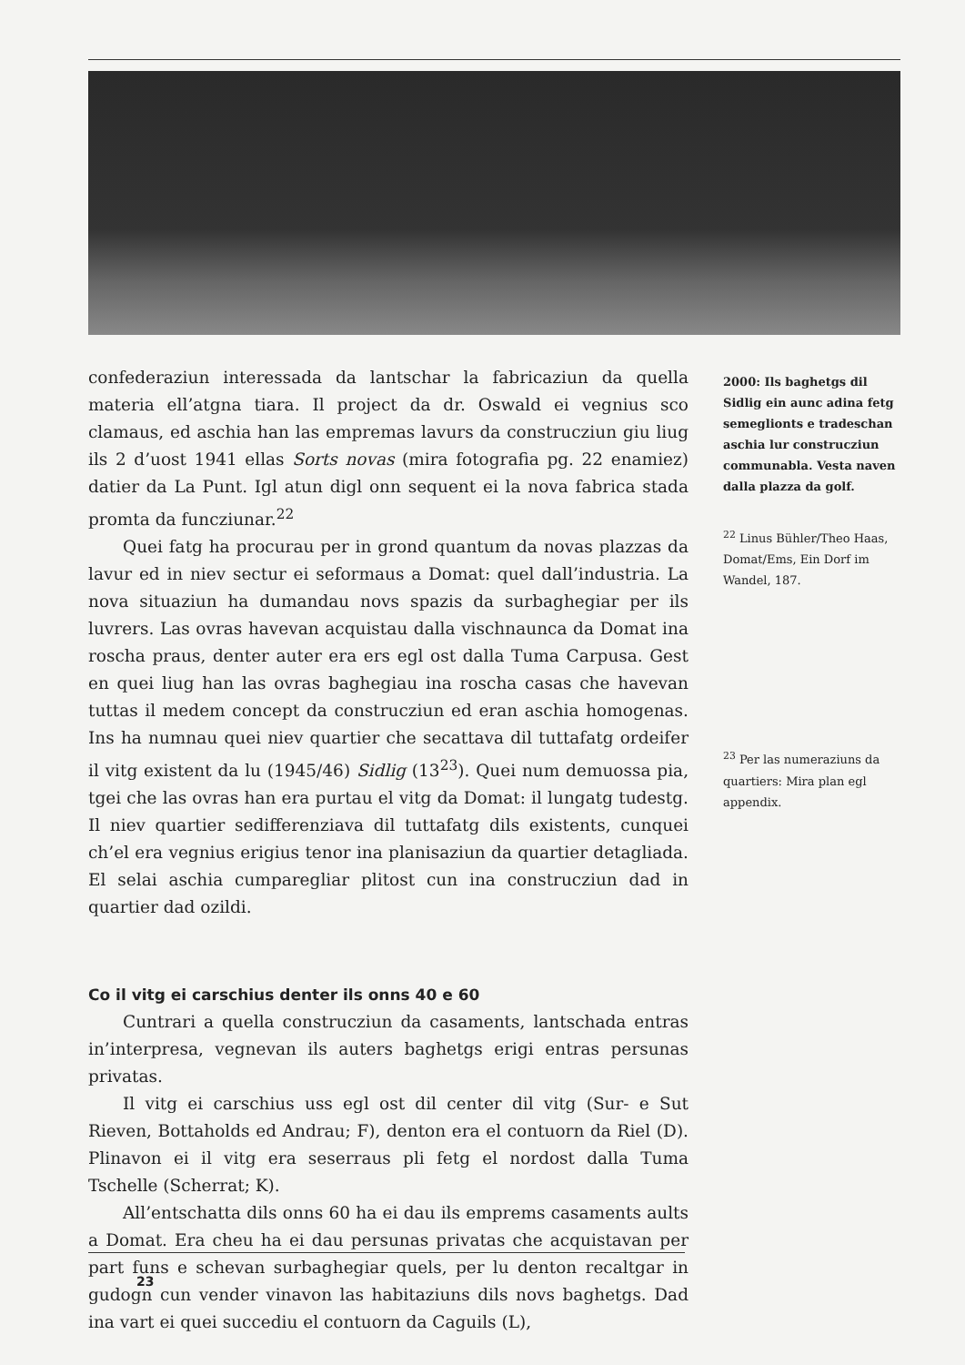confederaziun interessada da lantschar la fabricaziun da quella materia ell’atgna tiara. Il project da dr. Oswald ei vegnius sco clamaus, ed aschia han las empremas lavurs da construcziun giu liug ils 2 d’uost 1941 ellas Sorts novas (mira fotografia pg. 22 enamiez) datier da La Punt. Igl atun digl onn sequent ei la nova fabrica stada promta da funcziunar.<sup>22</sup>
Quei fatg ha procurau per in grond quantum da novas plazzas da lavur ed in niev sectur ei seformaus a Domat: quel dall’industria. La nova situaziun ha dumandau novs spazis da surbaghegiar per ils luvrers. Las ovras havevan acquistau dalla vischnaunca da Domat ina roscha praus, denter auter era ers egl ost dalla Tuma Carpusa. Gest en quei liug han las ovras baghegiau ina roscha casas che havevan tuttas il medem concept da construcziun ed eran aschia homogenas. Ins ha numnau quei niev quartier che secattava dil tuttafatg ordeifer il vitg existent da lu (1945/46) Sidlig (13<sup>23</sup>). Quei num demuossa pia, tgei che las ovras han era purtau el vitg da Domat: il lungatg tudestg. Il niev quartier sedifferenziava dil tuttafatg dils existents, cunquei ch’el era vegnius erigius tenor ina planisaziun da quartier detagliada. El selai aschia cumparegliar plitost cun ina construcziun dad in quartier dad ozildi.
Co il vitg ei carschius denter ils onns 40 e 60
Cuntrari a quella construcziun da casaments, lantschada entras in’interpresa, vegnevan ils auters baghetgs erigi entras persunas privatas.
Il vitg ei carschius uss egl ost dil center dil vitg (Sur- e Sut Rieven, Bottaholds ed Andrau; F), denton era el contuorn da Riel (D). Plinavon ei il vitg era seserraus pli fetg el nordost dalla Tuma Tschelle (Scherrat; K).
All’entschatta dils onns 60 ha ei dau ils emprems casaments aults a Domat. Era cheu ha ei dau persunas privatas che acquistavan per part funs e schevan surbaghegiar quels, per lu denton recaltgar in gudogn cun vender vinavon las habitaziuns dils novs baghetgs. Dad ina vart ei quei succediu el contuorn da Caguils (L),
2000: Ils baghetgs dil Sidlig ein aunc adina fetg semeglionts e tradeschan aschia lur construcziun communabla. Vesta naven dalla plazza da golf.
<sup>22</sup> Linus Bühler/Theo Haas, Domat/Ems, Ein Dorf im Wandel, 187.
<sup>23</sup> Per las numeraziuns da quartiers: Mira plan egl appendix.
23